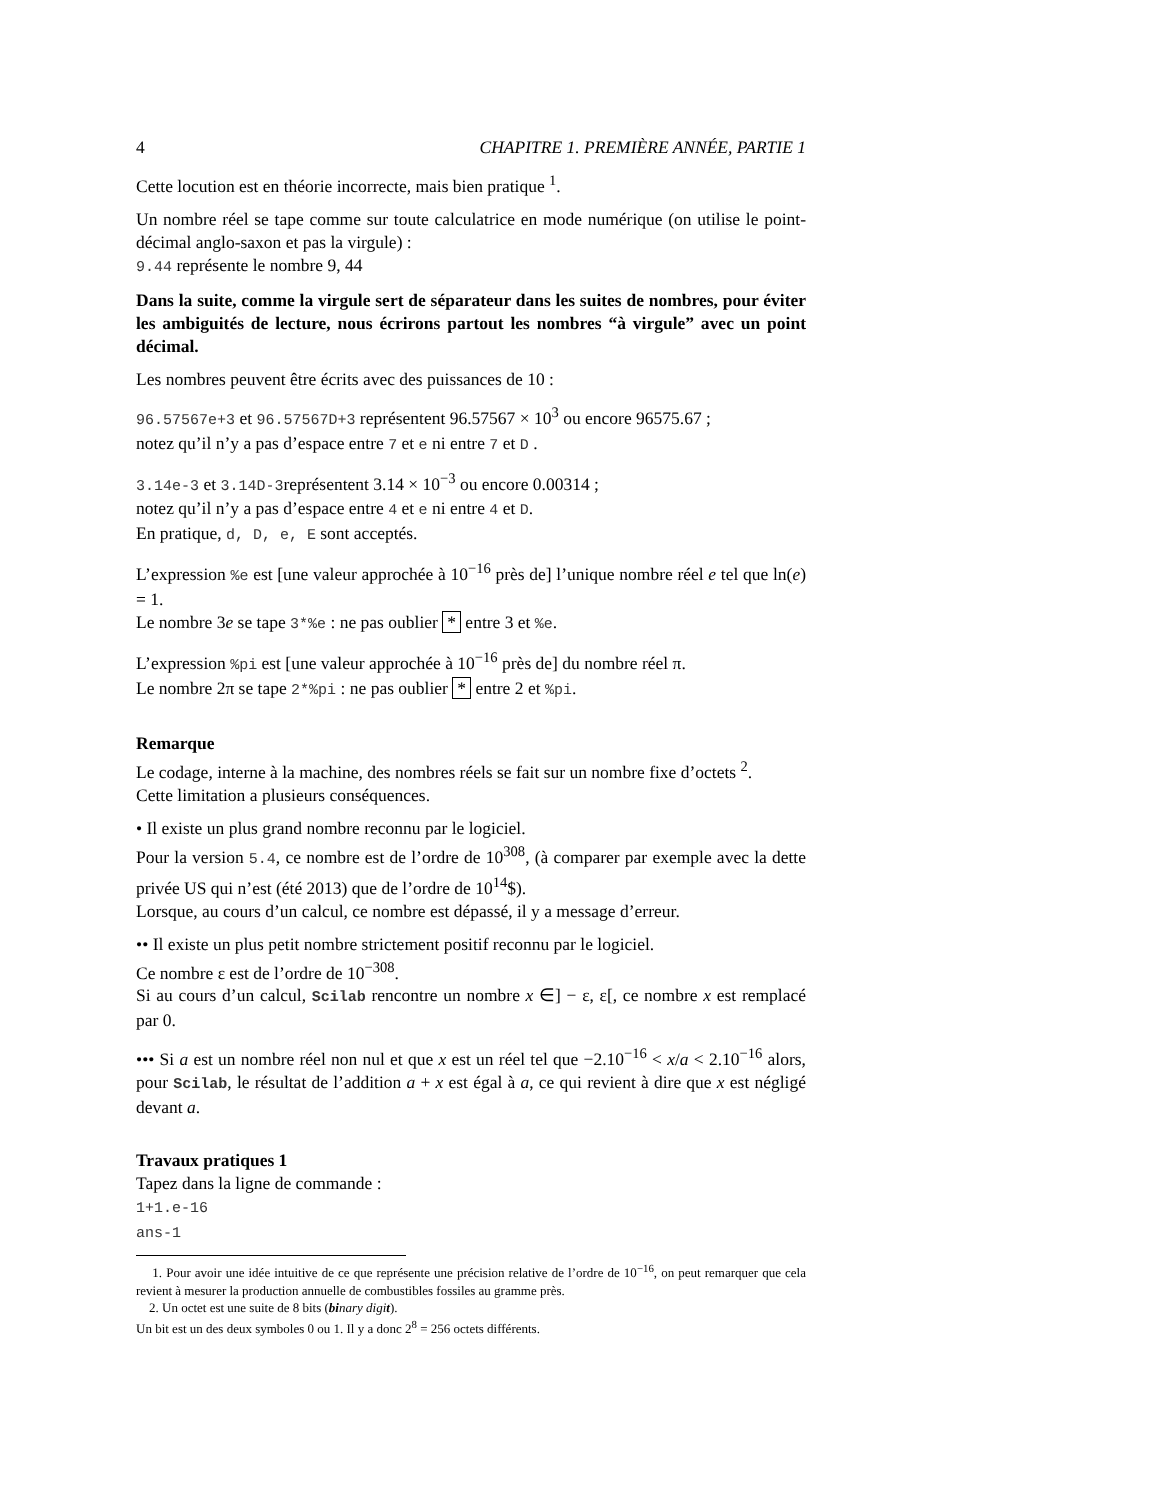4 CHAPITRE 1. PREMIÈRE ANNÉE, PARTIE 1
Cette locution est en théorie incorrecte, mais bien pratique <sup>1</sup>.
Un nombre réel se tape comme sur toute calculatrice en mode numérique (on utilise le point-décimal anglo-saxon et pas la virgule) :
9.44 représente le nombre 9, 44
Dans la suite, comme la virgule sert de séparateur dans les suites de nombres, pour éviter les ambiguités de lecture, nous écrirons partout les nombres “à virgule” avec un point décimal.
Les nombres peuvent être écrits avec des puissances de 10 :
96.57567e+3 et 96.57567D+3 représentent 96.57567 × 10<sup>3</sup> ou encore 96575.67 ;
notez qu’il n’y a pas d’espace entre 7 et e ni entre 7 et D .
3.14e-3 et 3.14D-3représentent 3.14 × 10<sup>−3</sup> ou encore 0.00314 ;
notez qu’il n’y a pas d’espace entre 4 et e ni entre 4 et D.
En pratique, d, D, e, E sont acceptés.
L’expression %e est [une valeur approchée à 10<sup>−16</sup> près de] l’unique nombre réel e tel que ln(e) = 1.
Le nombre 3e se tape 3*%e : ne pas oublier * entre 3 et %e.
L’expression %pi est [une valeur approchée à 10<sup>−16</sup> près de] du nombre réel π.
Le nombre 2π se tape 2*%pi : ne pas oublier * entre 2 et %pi.
Remarque
Le codage, interne à la machine, des nombres réels se fait sur un nombre fixe d’octets <sup>2</sup>.
Cette limitation a plusieurs conséquences.
• Il existe un plus grand nombre reconnu par le logiciel.
Pour la version 5.4, ce nombre est de l’ordre de 10<sup>308</sup>, (à comparer par exemple avec la dette privée US qui n’est (été 2013) que de l’ordre de 10<sup>14</sup>$).
Lorsque, au cours d’un calcul, ce nombre est dépassé, il y a message d’erreur.
•• Il existe un plus petit nombre strictement positif reconnu par le logiciel.
Ce nombre ε est de l’ordre de 10<sup>−308</sup>.
Si au cours d’un calcul, Scilab rencontre un nombre x ∈] − ε, ε[, ce nombre x est remplacé par 0.
••• Si a est un nombre réel non nul et que x est un réel tel que −2.10<sup>−16</sup> < x/a < 2.10<sup>−16</sup> alors, pour Scilab, le résultat de l’addition a + x est égal à a, ce qui revient à dire que x est négligé devant a.
Travaux pratiques 1
Tapez dans la ligne de commande :
1+1.e-16
ans-1
1. Pour avoir une idée intuitive de ce que représente une précision relative de l’ordre de 10<sup>−16</sup>, on peut remarquer que cela revient à mesurer la production annuelle de combustibles fossiles au gramme près.
2. Un octet est une suite de 8 bits (bi nary digi t).
Un bit est un des deux symboles 0 ou 1. Il y a donc 2<sup>8</sup> = 256 octets différents.